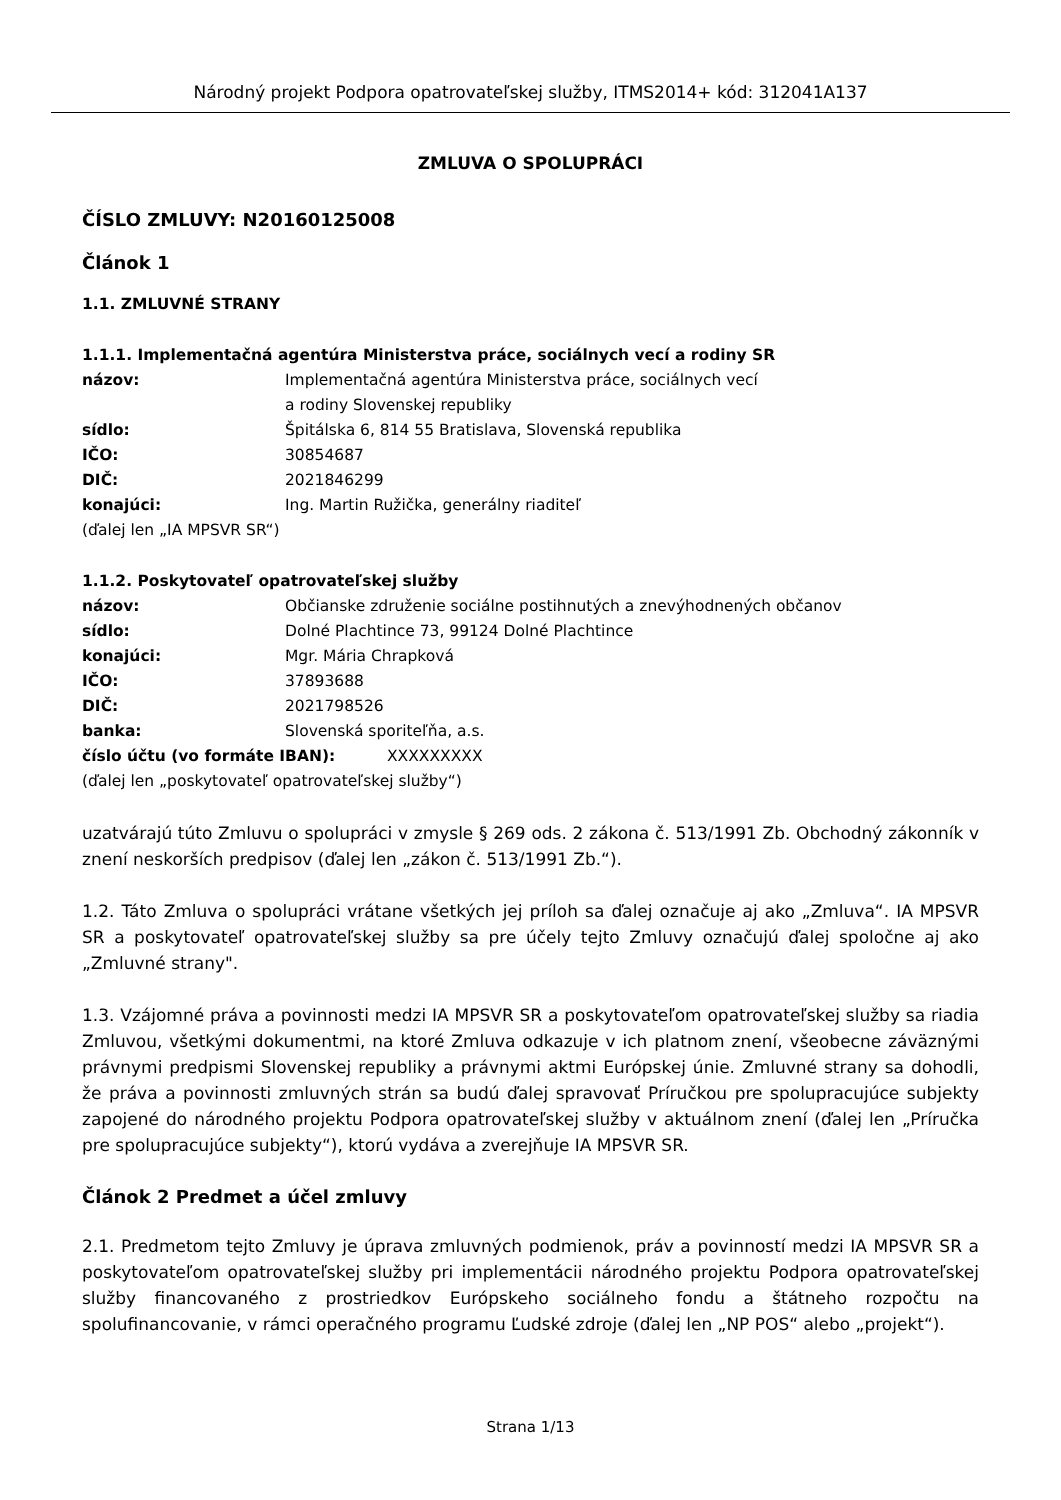Národný projekt Podpora opatrovateľskej služby, ITMS2014+ kód: 312041A137
ZMLUVA O SPOLUPRÁCI
ČÍSLO ZMLUVY: N20160125008
Článok 1
1.1. ZMLUVNÉ STRANY
1.1.1. Implementačná agentúra Ministerstva práce, sociálnych vecí a rodiny SR
názov: Implementačná agentúra Ministerstva práce, sociálnych vecí
a rodiny Slovenskej republiky
sídlo: Špitálska 6, 814 55 Bratislava, Slovenská republika
IČO: 30854687
DIČ: 2021846299
konajúci: Ing. Martin Ružička, generálny riaditeľ
(ďalej len „IA MPSVR SR“)
1.1.2. Poskytovateľ opatrovateľskej služby
názov: Občianske združenie sociálne postihnutých a znevýhodnených občanov
sídlo: Dolné Plachtince 73, 99124 Dolné Plachtince
konajúci: Mgr. Mária Chrapková
IČO: 37893688
DIČ: 2021798526
banka: Slovenská sporiteľňa, a.s.
číslo účtu (vo formáte IBAN): XXXXXXXXX
(ďalej len „poskytovateľ opatrovateľskej služby“)
uzatvárajú túto Zmluvu o spolupráci v zmysle § 269 ods. 2 zákona č. 513/1991 Zb. Obchodný zákonník v znení neskorších predpisov (ďalej len „zákon č. 513/1991 Zb.“).
1.2. Táto Zmluva o spolupráci vrátane všetkých jej príloh sa ďalej označuje aj ako „Zmluva“. IA MPSVR SR a poskytovateľ opatrovateľskej služby sa pre účely tejto Zmluvy označujú ďalej spoločne aj ako „Zmluvné strany".
1.3. Vzájomné práva a povinnosti medzi IA MPSVR SR a poskytovateľom opatrovateľskej služby sa riadia Zmluvou, všetkými dokumentmi, na ktoré Zmluva odkazuje v ich platnom znení, všeobecne záväznými právnymi predpismi Slovenskej republiky a právnymi aktmi Európskej únie. Zmluvné strany sa dohodli, že práva a povinnosti zmluvných strán sa budú ďalej spravovať Príručkou pre spolupracujúce subjekty zapojené do národného projektu Podpora opatrovateľskej služby v aktuálnom znení (ďalej len „Príručka pre spolupracujúce subjekty“), ktorú vydáva a zverejňuje IA MPSVR SR.
Článok 2 Predmet a účel zmluvy
2.1. Predmetom tejto Zmluvy je úprava zmluvných podmienok, práv a povinností medzi IA MPSVR SR a poskytovateľom opatrovateľskej služby pri implementácii národného projektu Podpora opatrovateľskej služby financovaného z prostriedkov Európskeho sociálneho fondu a štátneho rozpočtu na spolufinancovanie, v rámci operačného programu Ľudské zdroje (ďalej len „NP POS“ alebo „projekt“).
Strana 1/13